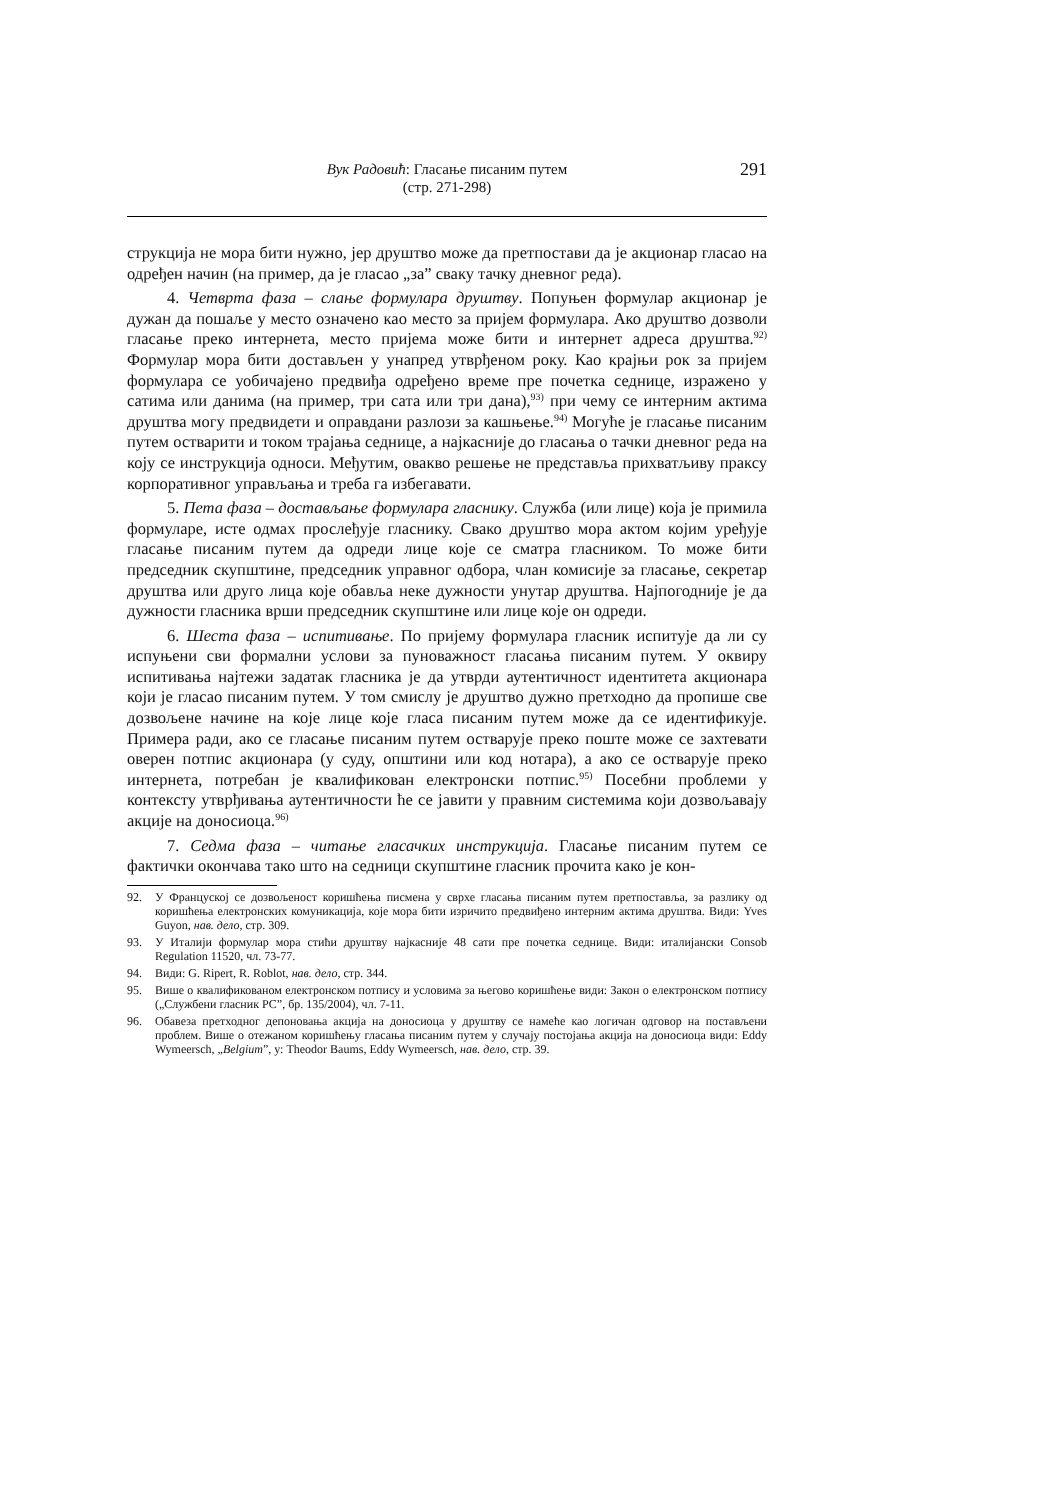Вук Радовић: Гласање писаним путем
(стр. 271-298)
291
струкција не мора бити нужно, јер друштво може да претпостави да је акционар гласао на одређен начин (на пример, да је гласао „за” сваку тачку дневног реда).
4. Четврта фаза – слање формулара друштву. Попуњен формулар акционар је дужан да пошаље у место означено као место за пријем формулара. Ако друштво дозволи гласање преко интернета, место пријема може бити и интернет адреса друштва.<sup>92)</sup> Формулар мора бити достављен у унапред утврђеном року. Као крајњи рок за пријем формулара се уобичајено предвиђа одређено време пре почетка седнице, изражено у сатима или данима (на пример, три сата или три дана),<sup>93)</sup> при чему се интерним актима друштва могу предвидети и оправдани разлози за кашњење.<sup>94)</sup> Могуће је гласање писаним путем остварити и током трајања седнице, а најкасније до гласања о тачки дневног реда на коју се инструкција односи. Међутим, овакво решење не представља прихватљиву праксу корпоративног управљања и треба га избегавати.
5. Пета фаза – достављање формулара гласнику. Служба (или лице) која је примила формуларе, исте одмах прослеђује гласнику. Свако друштво мора актом којим уређује гласање писаним путем да одреди лице које се сматра гласником. То може бити председник скупштине, председник управног одбора, члан комисије за гласање, секретар друштва или друго лица које обавља неке дужности унутар друштва. Најпогодније је да дужности гласника врши председник скупштине или лице које он одреди.
6. Шеста фаза – испитивање. По пријему формулара гласник испитује да ли су испуњени сви формални услови за пуноважност гласања писаним путем. У оквиру испитивања најтежи задатак гласника је да утврди аутентичност идентитета акционара који је гласао писаним путем. У том смислу је друштво дужно претходно да пропише све дозвољене начине на које лице које гласа писаним путем може да се идентификује. Примера ради, ако се гласање писаним путем остварује преко поште може се захтевати оверен потпис акционара (у суду, општини или код нотара), а ако се остварује преко интернета, потребан је квалификован електронски потпис.<sup>95)</sup> Посебни проблеми у контексту утврђивања аутентичности ће се јавити у правним системима који дозвољавају акције на доносиоца.<sup>96)</sup>
7. Седма фаза – читање гласачких инструкција. Гласање писаним путем се фактички окончава тако што на седници скупштине гласник прочита како је кон-
92. У Француској се дозвољеност коришћења писмена у сврхе гласања писаним путем претпоставља, за разлику од коришћења електронских комуникација, које мора бити изричито предвиђено интерним актима друштва. Види: Yves Guyon, нав. дело, стр. 309.
93. У Италији формулар мора стићи друштву најкасније 48 сати пре почетка седнице. Види: италијански Consob Regulation 11520, чл. 73-77.
94. Види: G. Ripert, R. Roblot, нав. дело, стр. 344.
95. Више о квалификованом електронском потпису и условима за његово коришћење види: Закон о електронском потпису („Службени гласник РС”, бр. 135/2004), чл. 7-11.
96. Обавеза претходног депоновања акција на доносиоца у друштву се намеће као логичан одговор на постављени проблем. Више о отежаном коришћењу гласања писаним путем у случају постојања акција на доносиоца види: Eddy Wymeersch, „Belgium”, у: Theodor Baums, Eddy Wymeersch, нав. дело, стр. 39.